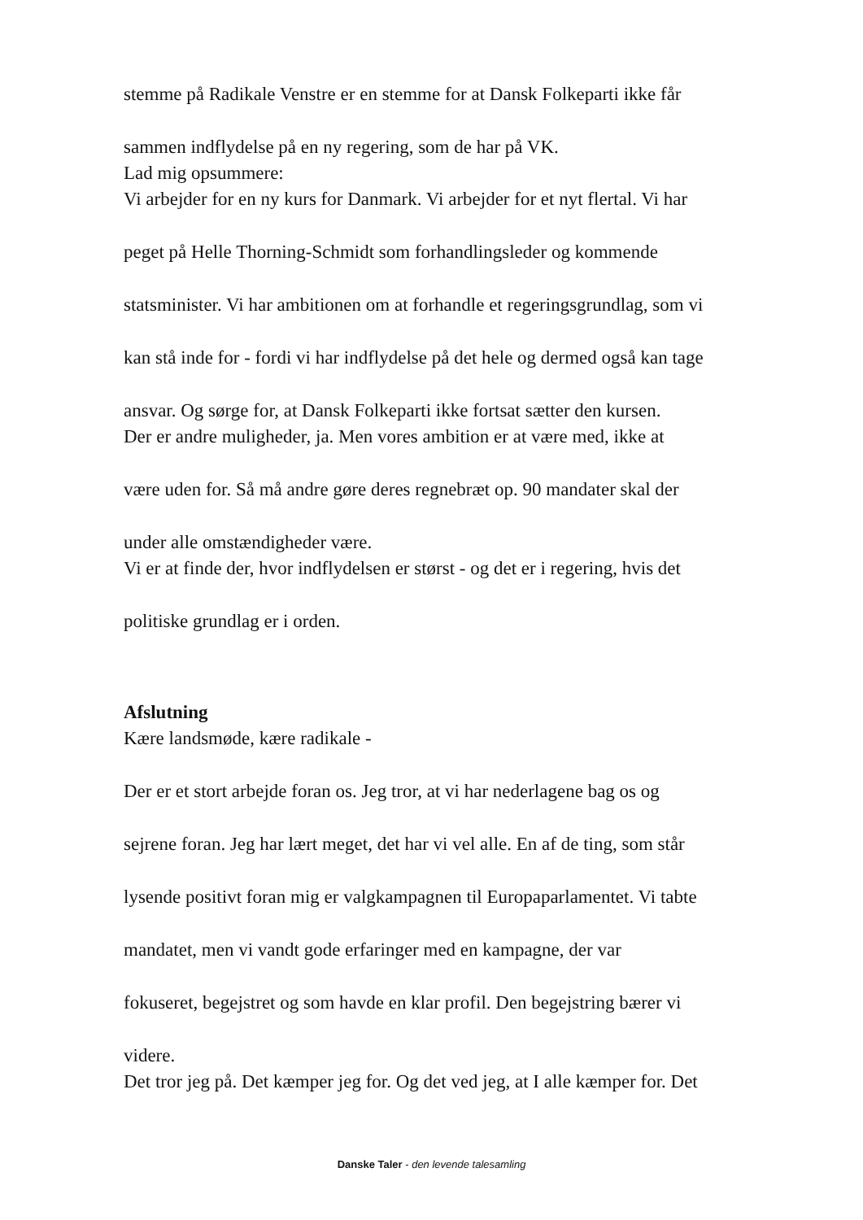stemme på Radikale Venstre er en stemme for at Dansk Folkeparti ikke får
sammen indflydelse på en ny regering, som de har på VK.
Lad mig opsummere:
Vi arbejder for en ny kurs for Danmark. Vi arbejder for et nyt flertal. Vi har
peget på Helle Thorning-Schmidt som forhandlingsleder og kommende
statsminister. Vi har ambitionen om at forhandle et regeringsgrundlag, som vi
kan stå inde for - fordi vi har indflydelse på det hele og dermed også kan tage
ansvar. Og sørge for, at Dansk Folkeparti ikke fortsat sætter den kursen.
Der er andre muligheder, ja. Men vores ambition er at være med, ikke at
være uden for. Så må andre gøre deres regnebræt op. 90 mandater skal der
under alle omstændigheder være.
Vi er at finde der, hvor indflydelsen er størst - og det er i regering, hvis det
politiske grundlag er i orden.
Afslutning
Kære landsmøde, kære radikale -
Der er et stort arbejde foran os. Jeg tror, at vi har nederlagene bag os og
sejrene foran. Jeg har lært meget, det har vi vel alle. En af de ting, som står
lysende positivt foran mig er valgkampagnen til Europaparlamentet. Vi tabte
mandatet, men vi vandt gode erfaringer med en kampagne, der var
fokuseret, begejstret og som havde en klar profil. Den begejstring bærer vi
videre.
Det tror jeg på. Det kæmper jeg for. Og det ved jeg, at I alle kæmper for. Det
Danske Taler - den levende talesamling